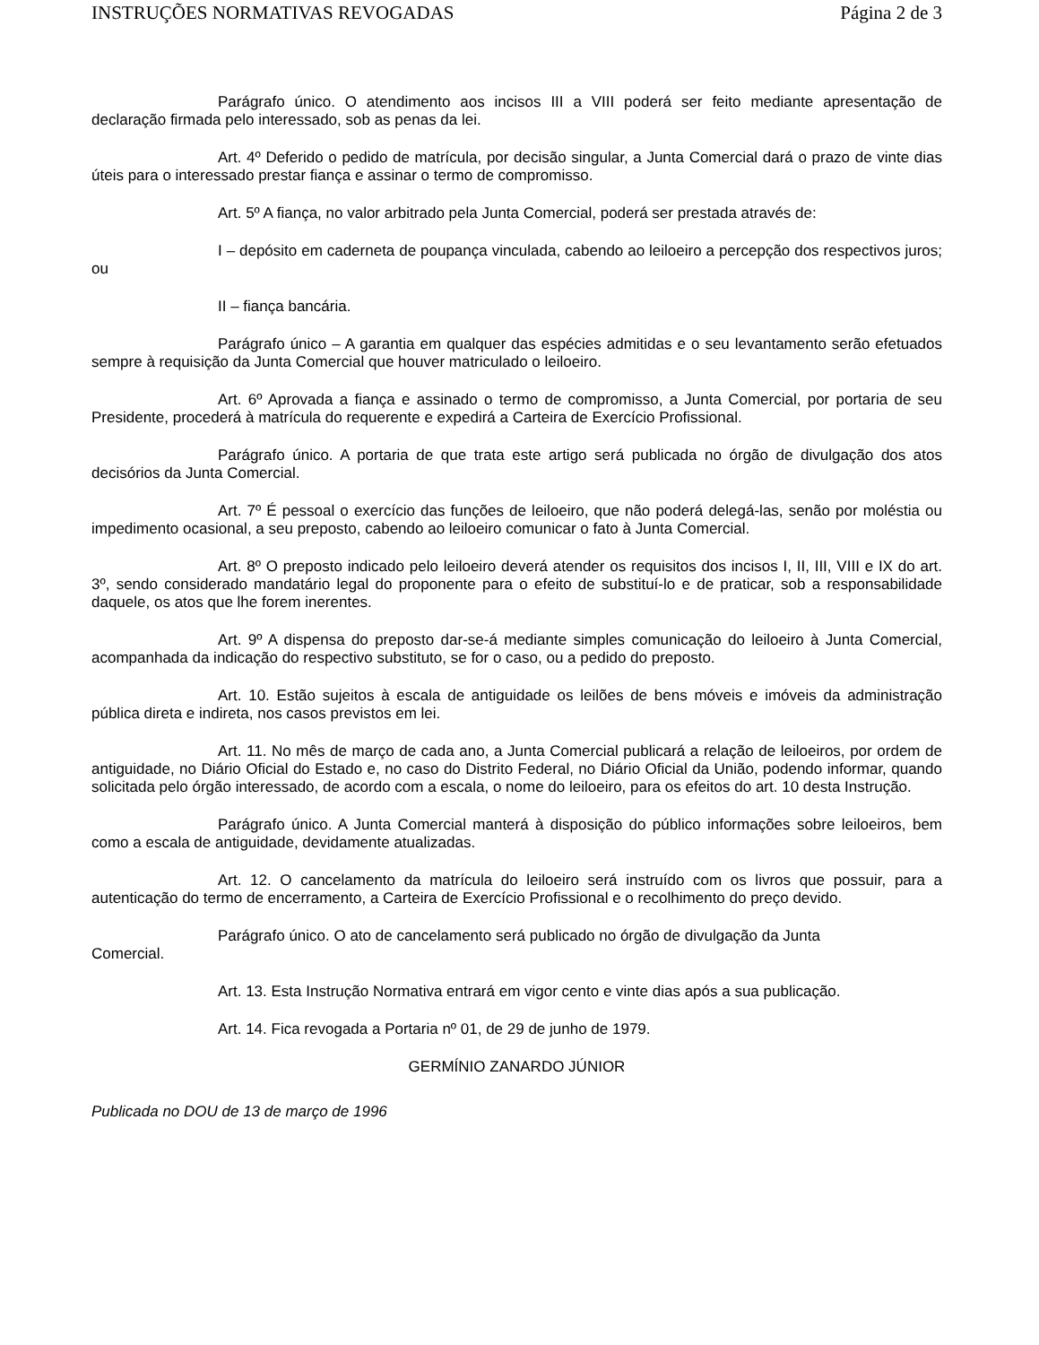INSTRUÇÕES NORMATIVAS REVOGADAS Página 2 de 3
Parágrafo único. O atendimento aos incisos III a VIII poderá ser feito mediante apresentação de declaração firmada pelo interessado, sob as penas da lei.
Art. 4º Deferido o pedido de matrícula, por decisão singular, a Junta Comercial dará o prazo de vinte dias úteis para o interessado prestar fiança e assinar o termo de compromisso.
Art. 5º A fiança, no valor arbitrado pela Junta Comercial, poderá ser prestada através de:
I – depósito em caderneta de poupança vinculada, cabendo ao leiloeiro a percepção dos respectivos juros; ou
II – fiança bancária.
Parágrafo único – A garantia em qualquer das espécies admitidas e o seu levantamento serão efetuados sempre à requisição da Junta Comercial que houver matriculado o leiloeiro.
Art. 6º Aprovada a fiança e assinado o termo de compromisso, a Junta Comercial, por portaria de seu Presidente, procederá à matrícula do requerente e expedirá a Carteira de Exercício Profissional.
Parágrafo único. A portaria de que trata este artigo será publicada no órgão de divulgação dos atos decisórios da Junta Comercial.
Art. 7º É pessoal o exercício das funções de leiloeiro, que não poderá delegá-las, senão por moléstia ou impedimento ocasional, a seu preposto, cabendo ao leiloeiro comunicar o fato à Junta Comercial.
Art. 8º O preposto indicado pelo leiloeiro deverá atender os requisitos dos incisos I, II, III, VIII e IX do art. 3º, sendo considerado mandatário legal do proponente para o efeito de substituí-lo e de praticar, sob a responsabilidade daquele, os atos que lhe forem inerentes.
Art. 9º A dispensa do preposto dar-se-á mediante simples comunicação do leiloeiro à Junta Comercial, acompanhada da indicação do respectivo substituto, se for o caso, ou a pedido do preposto.
Art. 10. Estão sujeitos à escala de antiguidade os leilões de bens móveis e imóveis da administração pública direta e indireta, nos casos previstos em lei.
Art. 11. No mês de março de cada ano, a Junta Comercial publicará a relação de leiloeiros, por ordem de antiguidade, no Diário Oficial do Estado e, no caso do Distrito Federal, no Diário Oficial da União, podendo informar, quando solicitada pelo órgão interessado, de acordo com a escala, o nome do leiloeiro, para os efeitos do art. 10 desta Instrução.
Parágrafo único. A Junta Comercial manterá à disposição do público informações sobre leiloeiros, bem como a escala de antiguidade, devidamente atualizadas.
Art. 12. O cancelamento da matrícula do leiloeiro será instruído com os livros que possuir, para a autenticação do termo de encerramento, a Carteira de Exercício Profissional e o recolhimento do preço devido.
Parágrafo único. O ato de cancelamento será publicado no órgão de divulgação da Junta
Comercial.
Art. 13. Esta Instrução Normativa entrará em vigor cento e vinte dias após a sua publicação.
Art. 14. Fica revogada a Portaria nº 01, de 29 de junho de 1979.
GERMÍNIO ZANARDO JÚNIOR
Publicada no DOU de 13 de março de 1996